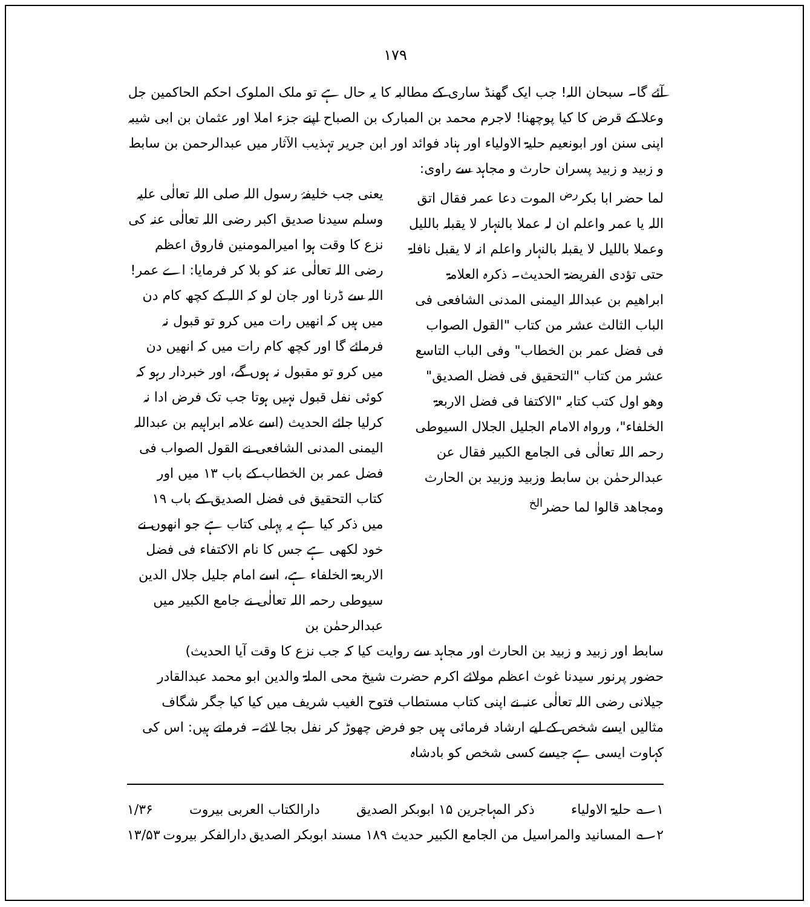۱۷۹
آئے گا۔ سبحان اللہ! جب ایک گھنڈ ساری کے مطالبہ کا یہ حال ہے تو ملک الملوک احکم الحاکمین جل وعلا کے قرض کا کیا پوچھنا! لاجرم محمد بن المبارک بن الصباح اپنے جزء املا اور عثمان بن ابی شیبہ اپنی سنن اور ابونعیم حلیۃ الاولیاء اور ہناد فوائد اور ابن جریر تہذیب الآثار میں عبدالرحمن بن سابط و زبید و زبید پسران حارث و مجاہد سے راوی:
لما حضر ابا بکر<sup>رض</sup> الموت دعا عمر فقال اتق اللہ یا عمر واعلم ان لہ عملا بالنہار لا یقبلہ باللیل وعملا باللیل لا یقبلہ بالنہار واعلم انہ لا یقبل نافلۃ حتی تؤدی الفریضۃ الحدیث۔ ذکرہ العلامۃ ابراھیم بن عبداللہ الیمنی المدنی الشافعی فی الباب الثالث عشر من کتاب "القول الصواب فی فضل عمر بن الخطاب" وفی الباب التاسع عشر من کتاب "التحقیق فی فضل الصدیق" وھو اول کتب کتابہ "الاکتفا فی فضل الاربعۃ الخلفاء"، ورواہ الامام الجلیل الجلال السیوطی رحمہ اللہ تعالٰی فی الجامع الکبیر فقال عن عبدالرحمٰن بن سابط وزبید وزبید بن الحارث ومجاھد قالوا لما حضر<sup>الخ</sup>
یعنی جب خلیفۂ رسول اللہ صلی اللہ تعالٰی علیہ وسلم سیدنا صدیق اکبر رضی اللہ تعالٰی عنہ کی نزع کا وقت ہوا امیرالمومنین فاروق اعظم رضی اللہ تعالٰی عنہ کو بلا کر فرمایا: اے عمر! اللہ سے ڈرنا اور جان لو کہ اللہ کے کچھ کام دن میں ہیں کہ انھیں رات میں کرو تو قبول نہ فرمائے گا اور کچھ کام رات میں کہ انھیں دن میں کرو تو مقبول نہ ہوں گے، اور خبردار رہو کہ کوئی نفل قبول نہیں ہوتا جب تک فرض ادا نہ کرلیا جائے الحدیث (اسے علامہ ابراہیم بن عبداللہ الیمنی المدنی الشافعی نے القول الصواب فی فضل عمر بن الخطاب کے باب ۱۳ میں اور کتاب التحقیق فی فضل الصدیق کے باب ۱۹ میں ذکر کیا ہے یہ پہلی کتاب ہے جو انھوں نے خود لکھی ہے جس کا نام الاکتفاء فی فضل الاربعۃ الخلفاء ہے، اسے امام جلیل جلال الدین سیوطی رحمہ اللہ تعالٰی نے جامع الکبیر میں عبدالرحمٰن بن
سابط اور زبید و زبید بن الحارث اور مجاہد سے روایت کیا کہ جب نزع کا وقت آیا الحدیث)
حضور پرنور سیدنا غوث اعظم مولائے اکرم حضرت شیخ محی الملۃ والدین ابو محمد عبدالقادر جیلانی رضی اللہ تعالٰی عنہ نے اپنی کتاب مستطاب فتوح الغیب شریف میں کیا کیا جگر شگاف مثالیں ایسے شخص کے لیے ارشاد فرمائی ہیں جو فرض چھوڑ کر نفل بجا لائے۔ فرماتے ہیں: اس کی کہاوت ایسی ہے جیسے کسی شخص کو بادشاہ
۱؎ حلیۃ الاولیاء ذکر المہاجرین ۱۵ ابوبکر الصدیق دارالکتاب العربی بیروت ۱/۳۶
۲؎ المسانید والمراسیل من الجامع الکبیر حدیث ۱۸۹ مسند ابوبکر الصدیق دارالفکر بیروت ۱۳/۵۳